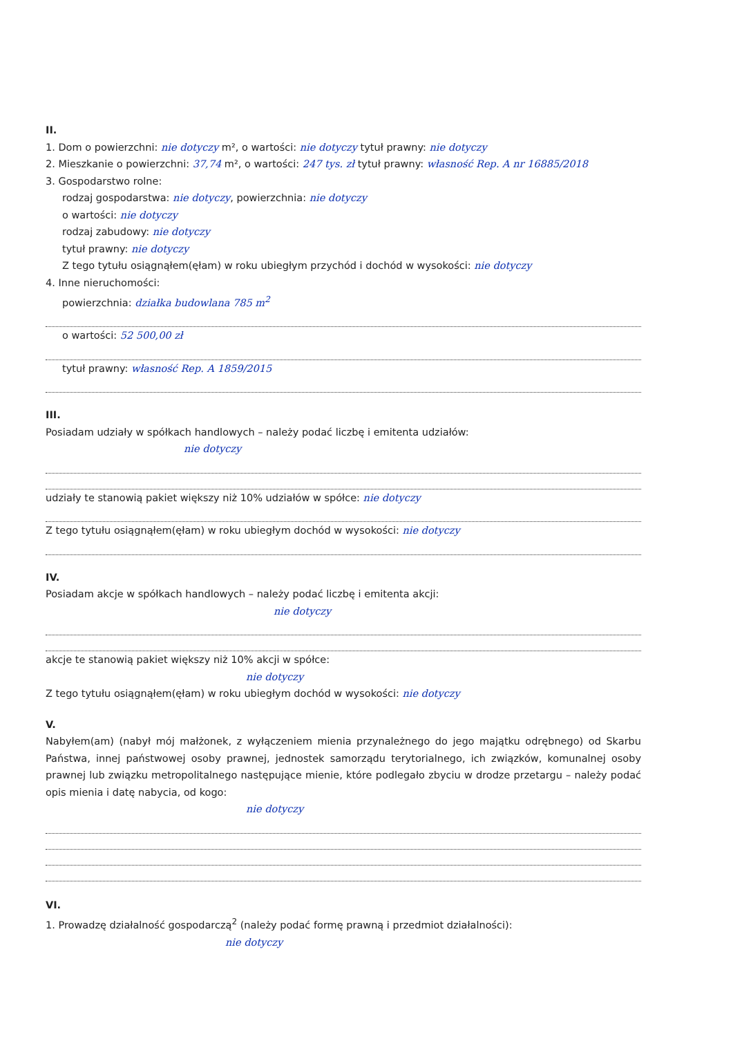II.
1. Dom o powierzchni: nie dotyczy m², o wartości: nie dotyczy tytuł prawny: nie dotyczy
2. Mieszkanie o powierzchni: 37,74 m², o wartości: 247 tys. zł tytuł prawny: własność Rep. A nr 16885/2018
3. Gospodarstwo rolne:
rodzaj gospodarstwa: nie dotyczy, powierzchnia: nie dotyczy
o wartości: nie dotyczy
rodzaj zabudowy: nie dotyczy
tytuł prawny: nie dotyczy
Z tego tytułu osiągnąłem(ęłam) w roku ubiegłym przychód i dochód w wysokości: nie dotyczy
4. Inne nieruchomości:
powierzchnia: działka budowlana 785 m<sup>2</sup>
o wartości: 52 500,00 zł
tytuł prawny: własność Rep. A 1859/2015
III.
Posiadam udziały w spółkach handlowych – należy podać liczbę i emitenta udziałów:
nie dotyczy
udziały te stanowią pakiet większy niż 10% udziałów w spółce: nie dotyczy
Z tego tytułu osiągnąłem(ęłam) w roku ubiegłym dochód w wysokości: nie dotyczy
IV.
Posiadam akcje w spółkach handlowych – należy podać liczbę i emitenta akcji:
nie dotyczy
akcje te stanowią pakiet większy niż 10% akcji w spółce:
nie dotyczy
Z tego tytułu osiągnąłem(ęłam) w roku ubiegłym dochód w wysokości: nie dotyczy
V.
Nabyłem(am) (nabył mój małżonek, z wyłączeniem mienia przynależnego do jego majątku odrębnego) od Skarbu Państwa, innej państwowej osoby prawnej, jednostek samorządu terytorialnego, ich związków, komunalnej osoby prawnej lub związku metropolitalnego następujące mienie, które podlegało zbyciu w drodze przetargu – należy podać opis mienia i datę nabycia, od kogo:
nie dotyczy
VI.
1. Prowadzę działalność gospodarczą<sup>2</sup> (należy podać formę prawną i przedmiot działalności):
nie dotyczy